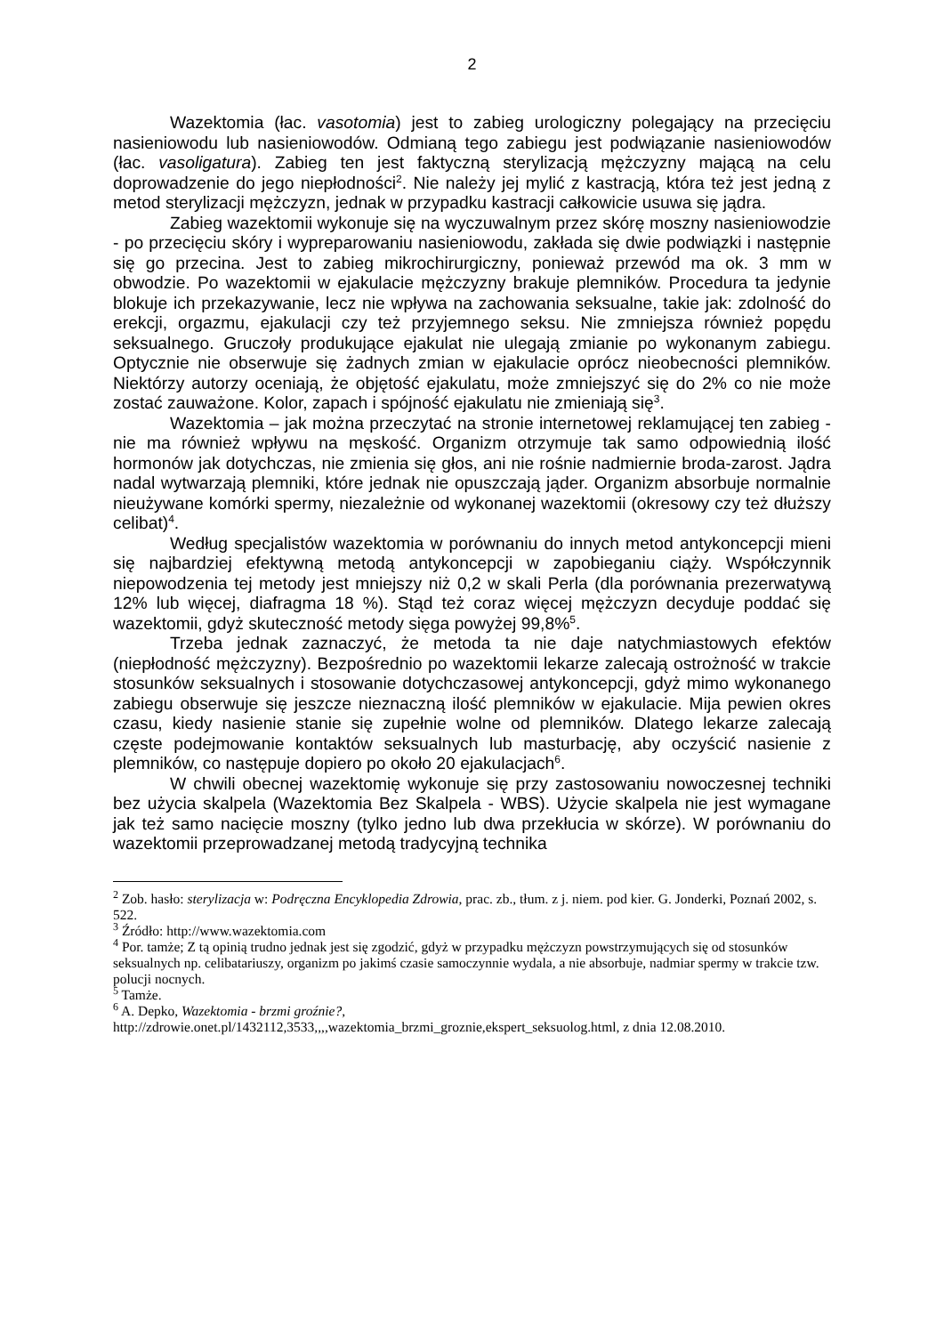2
Wazektomia (łac. vasotomia) jest to zabieg urologiczny polegający na przecięciu nasieniowodu lub nasieniowodów. Odmianą tego zabiegu jest podwiązanie nasieniowodów (łac. vasoligatura). Zabieg ten jest faktyczną sterylizacją mężczyzny mającą na celu doprowadzenie do jego niepłodności<sup>2</sup>. Nie należy jej mylić z kastracją, która też jest jedną z metod sterylizacji mężczyzn, jednak w przypadku kastracji całkowicie usuwa się jądra.
Zabieg wazektomii wykonuje się na wyczuwalnym przez skórę moszny nasieniowodzie - po przecięciu skóry i wypreparowaniu nasieniowodu, zakłada się dwie podwiązki i następnie się go przecina. Jest to zabieg mikrochirurgiczny, ponieważ przewód ma ok. 3 mm w obwodzie. Po wazektomii w ejakulacie mężczyzny brakuje plemników. Procedura ta jedynie blokuje ich przekazywanie, lecz nie wpływa na zachowania seksualne, takie jak: zdolność do erekcji, orgazmu, ejakulacji czy też przyjemnego seksu. Nie zmniejsza również popędu seksualnego. Gruczoły produkujące ejakulat nie ulegają zmianie po wykonanym zabiegu. Optycznie nie obserwuje się żadnych zmian w ejakulacie oprócz nieobecności plemników. Niektórzy autorzy oceniają, że objętość ejakulatu, może zmniejszyć się do 2% co nie może zostać zauważone. Kolor, zapach i spójność ejakulatu nie zmieniają się<sup>3</sup>.
Wazektomia – jak można przeczytać na stronie internetowej reklamującej ten zabieg - nie ma również wpływu na męskość. Organizm otrzymuje tak samo odpowiednią ilość hormonów jak dotychczas, nie zmienia się głos, ani nie rośnie nadmiernie broda-zarost. Jądra nadal wytwarzają plemniki, które jednak nie opuszczają jąder. Organizm absorbuje normalnie nieużywane komórki spermy, niezależnie od wykonanej wazektomii (okresowy czy też dłuższy celibat)<sup>4</sup>.
Według specjalistów wazektomia w porównaniu do innych metod antykoncepcji mieni się najbardziej efektywną metodą antykoncepcji w zapobieganiu ciąży. Współczynnik niepowodzenia tej metody jest mniejszy niż 0,2 w skali Perla (dla porównania prezerwatywą 12% lub więcej, diafragma 18 %). Stąd też coraz więcej mężczyzn decyduje poddać się wazektomii, gdyż skuteczność metody sięga powyżej 99,8%<sup>5</sup>.
Trzeba jednak zaznaczyć, że metoda ta nie daje natychmiastowych efektów (niepłodność mężczyzny). Bezpośrednio po wazektomii lekarze zalecają ostrożność w trakcie stosunków seksualnych i stosowanie dotychczasowej antykoncepcji, gdyż mimo wykonanego zabiegu obserwuje się jeszcze nieznaczną ilość plemników w ejakulacie. Mija pewien okres czasu, kiedy nasienie stanie się zupełnie wolne od plemników. Dlatego lekarze zalecają częste podejmowanie kontaktów seksualnych lub masturbację, aby oczyścić nasienie z plemników, co następuje dopiero po około 20 ejakulacjach<sup>6</sup>.
W chwili obecnej wazektomię wykonuje się przy zastosowaniu nowoczesnej techniki bez użycia skalpela (Wazektomia Bez Skalpela - WBS). Użycie skalpela nie jest wymagane jak też samo nacięcie moszny (tylko jedno lub dwa przekłucia w skórze). W porównaniu do wazektomii przeprowadzanej metodą tradycyjną technika
<sup>2</sup> Zob. hasło: sterylizacja w: Podręczna Encyklopedia Zdrowia, prac. zb., tłum. z j. niem. pod kier. G. Jonderki, Poznań 2002, s. 522.
<sup>3</sup> Źródło: http://www.wazektomia.com
<sup>4</sup> Por. tamże; Z tą opinią trudno jednak jest się zgodzić, gdyż w przypadku mężczyzn powstrzymujących się od stosunków seksualnych np. celibatariuszy, organizm po jakimś czasie samoczynnie wydala, a nie absorbuje, nadmiar spermy w trakcie tzw. polucji nocnych.
<sup>5</sup> Tamże.
<sup>6</sup> A. Depko, Wazektomia - brzmi groźnie?,
http://zdrowie.onet.pl/1432112,3533,,,,wazektomia_brzmi_groznie,ekspert_seksuolog.html, z dnia 12.08.2010.